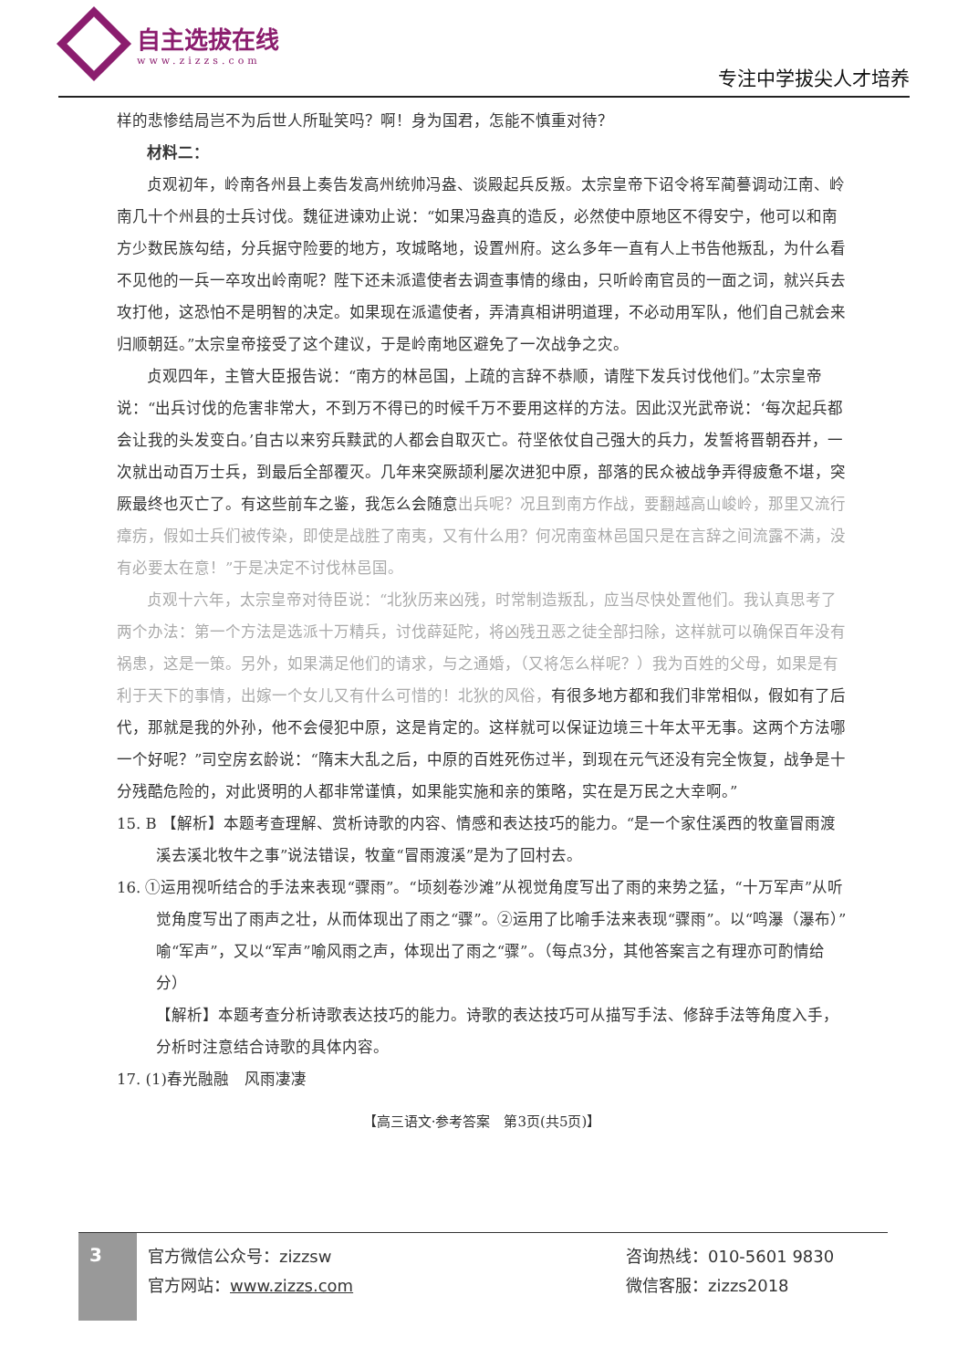自主选拔在线
www.zizzs.com
专注中学拔尖人才培养
样的悲惨结局岂不为后世人所耻笑吗？啊！身为国君，怎能不慎重对待？
材料二：
贞观初年，岭南各州县上奏告发高州统帅冯盎、谈殿起兵反叛。太宗皇帝下诏令将军蔺謩调动江南、岭南几十个州县的士兵讨伐。魏征进谏劝止说：“如果冯盎真的造反，必然使中原地区不得安宁，他可以和南方少数民族勾结，分兵据守险要的地方，攻城略地，设置州府。这么多年一直有人上书告他叛乱，为什么看不见他的一兵一卒攻出岭南呢？陛下还未派遣使者去调查事情的缘由，只听岭南官员的一面之词，就兴兵去攻打他，这恐怕不是明智的决定。如果现在派遣使者，弄清真相讲明道理，不必动用军队，他们自己就会来归顺朝廷。”太宗皇帝接受了这个建议，于是岭南地区避免了一次战争之灾。
贞观四年，主管大臣报告说：“南方的林邑国，上疏的言辞不恭顺，请陛下发兵讨伐他们。”太宗皇帝说：“出兵讨伐的危害非常大，不到万不得已的时候千万不要用这样的方法。因此汉光武帝说：‘每次起兵都会让我的头发变白。’自古以来穷兵黩武的人都会自取灭亡。苻坚依仗自己强大的兵力，发誓将晋朝吞并，一次就出动百万士兵，到最后全部覆灭。几年来突厥颉利屡次进犯中原，部落的民众被战争弄得疲惫不堪，突厥最终也灭亡了。有这些前车之鉴，我怎么会随意出兵呢？况且到南方作战，要翻越高山峻岭，那里又流行瘴疠，假如士兵们被传染，即使是战胜了南夷，又有什么用？何况南蛮林邑国只是在言辞之间流露不满，没有必要太在意！”于是决定不讨伐林邑国。
贞观十六年，太宗皇帝对待臣说：“北狄历来凶残，时常制造叛乱，应当尽快处置他们。我认真思考了两个办法：第一个方法是选派十万精兵，讨伐薛延陀，将凶残丑恶之徒全部扫除，这样就可以确保百年没有祸患，这是一策。另外，如果满足他们的请求，与之通婚，（又将怎么样呢？）我为百姓的父母，如果是有利于天下的事情，出嫁一个女儿又有什么可惜的！北狄的风俗，有很多地方都和我们非常相似，假如有了后代，那就是我的外孙，他不会侵犯中原，这是肯定的。这样就可以保证边境三十年太平无事。这两个方法哪一个好呢？”司空房玄龄说：“隋末大乱之后，中原的百姓死伤过半，到现在元气还没有完全恢复，战争是十分残酷危险的，对此贤明的人都非常谨慎，如果能实施和亲的策略，实在是万民之大幸啊。”
15. B 【解析】本题考查理解、赏析诗歌的内容、情感和表达技巧的能力。“是一个家住溪西的牧童冒雨渡溪去溪北牧牛之事”说法错误，牧童“冒雨渡溪”是为了回村去。
16. ①运用视听结合的手法来表现“骤雨”。“顷刻卷沙滩”从视觉角度写出了雨的来势之猛，“十万军声”从听觉角度写出了雨声之壮，从而体现出了雨之“骤”。②运用了比喻手法来表现“骤雨”。以“鸣瀑（瀑布）”喻“军声”，又以“军声”喻风雨之声，体现出了雨之“骤”。（每点3分，其他答案言之有理亦可酌情给分）
【解析】本题考查分析诗歌表达技巧的能力。诗歌的表达技巧可从描写手法、修辞手法等角度入手，分析时注意结合诗歌的具体内容。
17. (1)春光融融　风雨凄凄
【高三语文·参考答案　第3页(共5页)】
3
官方微信公众号：zizzsw
官方网站：www.zizzs.com
咨询热线：010-5601 9830
微信客服：zizzs2018